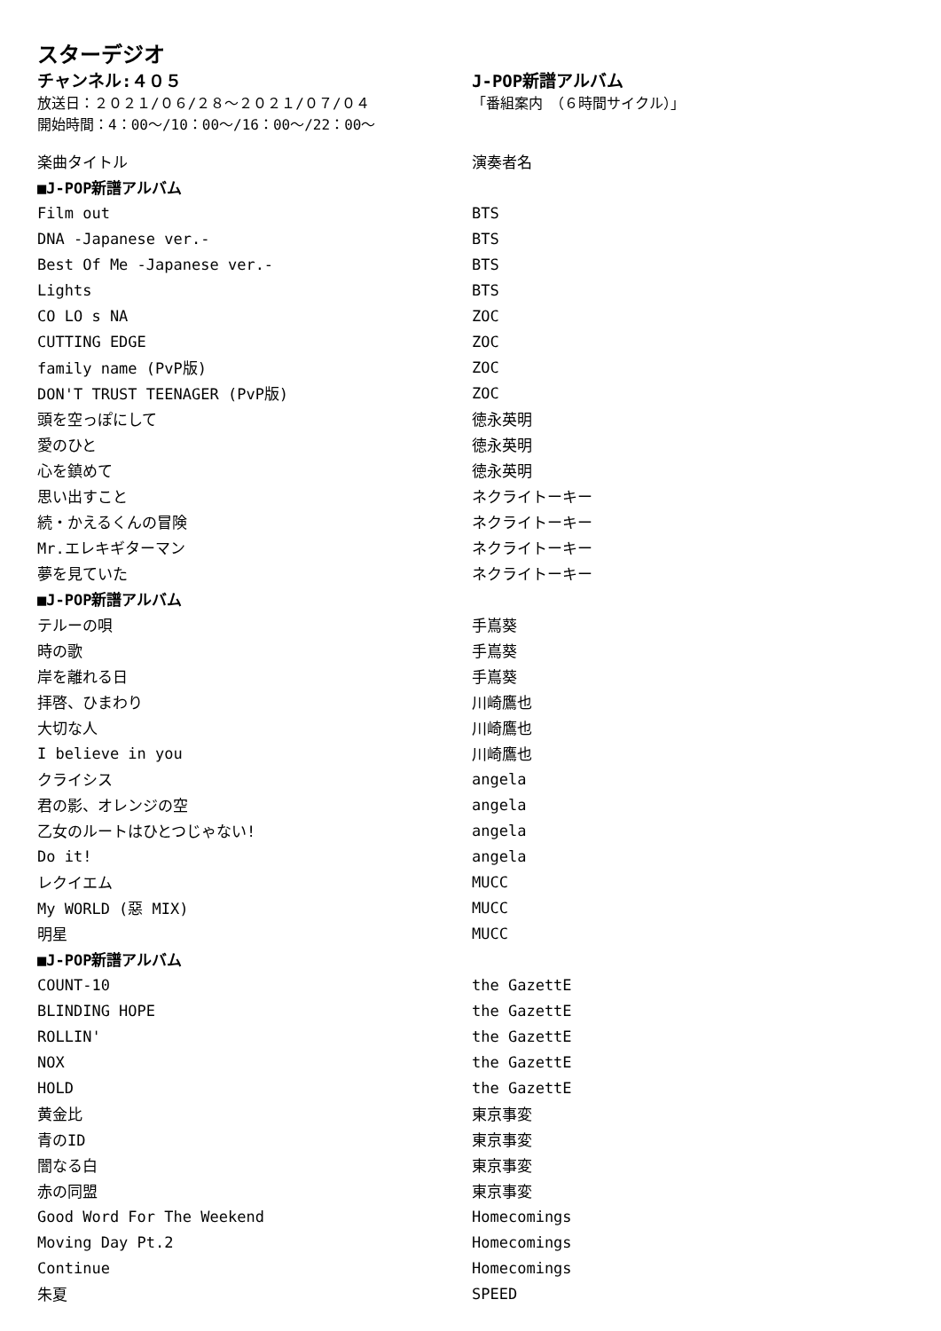スターデジオ
チャンネル:４０５
放送日：２０２１/０６/２８～２０２１/０７/０４
開始時間：4：00～/10：00～/16：00～/22：00～
J-POP新譜アルバム
「番組案内　（６時間サイクル）」
| 楽曲タイトル | 演奏者名 |
| ■J-POP新譜アルバム | |
| Film out | BTS |
| DNA -Japanese ver.- | BTS |
| Best Of Me -Japanese ver.- | BTS |
| Lights | BTS |
| CO LO s NA | ZOC |
| CUTTING EDGE | ZOC |
| family name (PvP版) | ZOC |
| DON'T TRUST TEENAGER (PvP版) | ZOC |
| 頭を空っぽにして | 徳永英明 |
| 愛のひと | 徳永英明 |
| 心を鎮めて | 徳永英明 |
| 思い出すこと | ネクライトーキー |
| 続・かえるくんの冒険 | ネクライトーキー |
| Mr.エレキギターマン | ネクライトーキー |
| 夢を見ていた | ネクライトーキー |
| ■J-POP新譜アルバム | |
| テルーの唄 | 手嶌葵 |
| 時の歌 | 手嶌葵 |
| 岸を離れる日 | 手嶌葵 |
| 拝啓、ひまわり | 川崎鷹也 |
| 大切な人 | 川崎鷹也 |
| I believe in you | 川崎鷹也 |
| クライシス | angela |
| 君の影、オレンジの空 | angela |
| 乙女のルートはひとつじゃない! | angela |
| Do it! | angela |
| レクイエム | MUCC |
| My WORLD (惡 MIX) | MUCC |
| 明星 | MUCC |
| ■J-POP新譜アルバム | |
| COUNT-10 | the GazettE |
| BLINDING HOPE | the GazettE |
| ROLLIN' | the GazettE |
| NOX | the GazettE |
| HOLD | the GazettE |
| 黄金比 | 東京事変 |
| 青のID | 東京事変 |
| 闇なる白 | 東京事変 |
| 赤の同盟 | 東京事変 |
| Good Word For The Weekend | Homecomings |
| Moving Day Pt.2 | Homecomings |
| Continue | Homecomings |
| 朱夏 | SPEED |